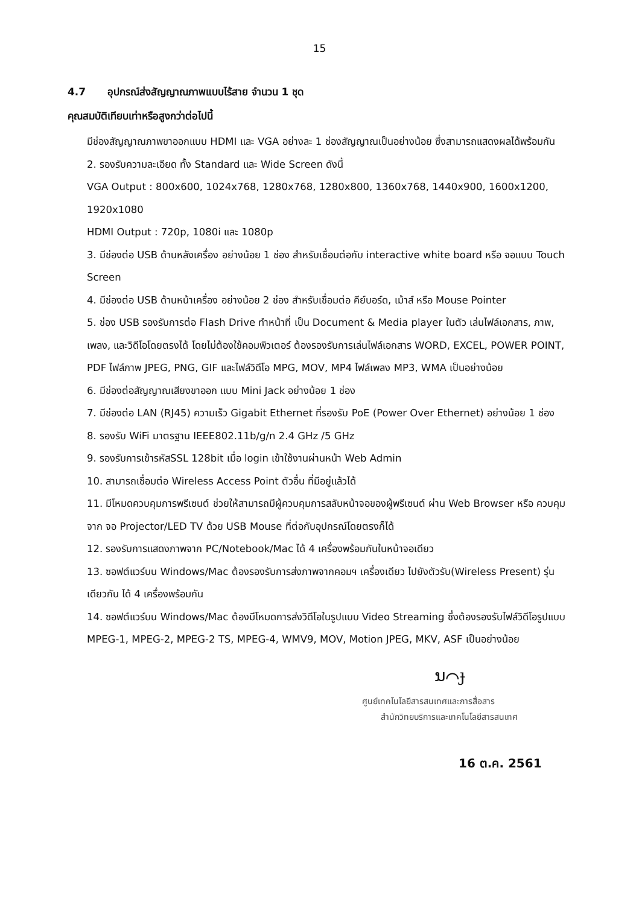15
4.7 อุปกรณ์ส่งสัญญาณภาพแบบไร้สาย จำนวน 1 ชุด
คุณสมบัติเทียบเท่าหรือสูงกว่าต่อไปนี้
มีช่องสัญญาณภาพขาออกแบบ HDMI และ VGA อย่างละ 1 ช่องสัญญาณเป็นอย่างน้อย ซึ่งสามารถแสดงผลได้พร้อมกัน
2. รองรับความละเอียด ทั้ง Standard และ Wide Screen ดังนี้
VGA Output : 800x600, 1024x768, 1280x768, 1280x800, 1360x768, 1440x900, 1600x1200, 1920x1080
HDMI Output : 720p, 1080i และ 1080p
3. มีช่องต่อ USB ด้านหลังเครื่อง อย่างน้อย 1 ช่อง สำหรับเชื่อมต่อกับ interactive white board หรือ จอแบบ Touch Screen
4. มีช่องต่อ USB ด้านหน้าเครื่อง อย่างน้อย 2 ช่อง สำหรับเชื่อมต่อ คีย์บอร์ด, เม้าส์ หรือ Mouse Pointer
5. ช่อง USB รองรับการต่อ Flash Drive ทำหน้าที่ เป็น Document & Media player ในตัว เล่นไฟล์เอกสาร, ภาพ, เพลง, และวิดีโอโดยตรงได้ โดยไม่ต้องใช้คอมพิวเตอร์ ต้องรองรับการเล่นไฟล์เอกสาร WORD, EXCEL, POWER POINT, PDF ไฟล์ภาพ JPEG, PNG, GIF และไฟล์วิดีโอ MPG, MOV, MP4 ไฟล์เพลง MP3, WMA เป็นอย่างน้อย
6. มีช่องต่อสัญญาณเสียงขาออก แบบ Mini Jack อย่างน้อย 1 ช่อง
7. มีช่องต่อ LAN (RJ45) ความเร็ว Gigabit Ethernet ที่รองรับ PoE (Power Over Ethernet) อย่างน้อย 1 ช่อง
8. รองรับ WiFi มาตรฐาน IEEE802.11b/g/n 2.4 GHz /5 GHz
9. รองรับการเข้ารหัสSSL 128bit เมื่อ login เข้าใช้งานผ่านหน้า Web Admin
10. สามารถเชื่อมต่อ Wireless Access Point ตัวอื่น ที่มีอยู่แล้วได้
11. มีโหมดควบคุมการพรีเซนต์ ช่วยให้สามารถมีผู้ควบคุมการสลับหน้าจอของผู้พรีเซนต์ ผ่าน Web Browser หรือ ควบคุมจาก จอ Projector/LED TV ด้วย USB Mouse ที่ต่อกับอุปกรณ์โดยตรงก็ได้
12. รองรับการแสดงภาพจาก PC/Notebook/Mac ได้ 4 เครื่องพร้อมกันในหน้าจอเดียว
13. ซอฟต์แวร์บน Windows/Mac ต้องรองรับการส่งภาพจากคอมฯ เครื่องเดียว ไปยังตัวรับ(Wireless Present) รุ่นเดียวกัน ได้ 4 เครื่องพร้อมกัน
14. ซอฟต์แวร์บน Windows/Mac ต้องมีโหมดการส่งวิดีโอในรูปแบบ Video Streaming ซึ่งต้องรองรับไฟล์วิดีโอรูปแบบ MPEG-1, MPEG-2, MPEG-2 TS, MPEG-4, WMV9, MOV, Motion JPEG, MKV, ASF เป็นอย่างน้อย
ນ⌒ɟ
ศูนย์เทคโนโลยีสารสนเทศและการสื่อสาร
สำนักวิทยบริการและเทคโนโลยีสารสนเทศ
16 ต.ค. 2561